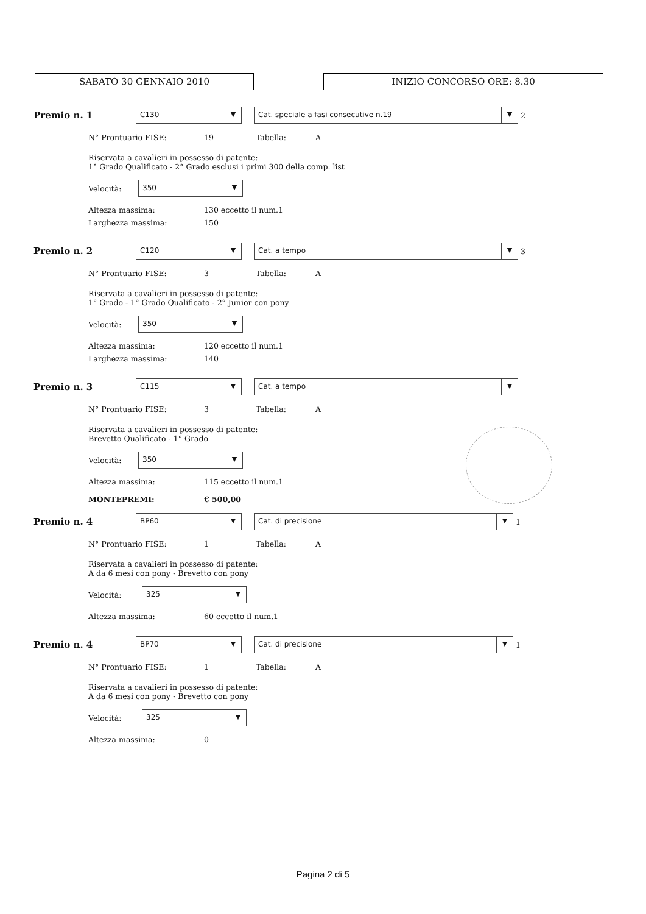SABATO 30 GENNAIO 2010 INIZIO CONCORSO ORE: 8.30
Premio n. 1
C130 ▼
Cat. speciale a fasi consecutive n.19 ▼
2
N° Prontuario FISE: 19 Tabella: A
Riservata a cavalieri in possesso di patente:
1° Grado Qualificato - 2° Grado esclusi i primi 300 della comp. list
Velocità:
350 ▼
Altezza massima: 130 eccetto il num.1
Larghezza massima: 150
Premio n. 2
C120 ▼
Cat. a tempo ▼
3
N° Prontuario FISE: 3 Tabella: A
Riservata a cavalieri in possesso di patente:
1° Grado - 1° Grado Qualificato - 2° Junior con pony
Velocità:
350 ▼
Altezza massima: 120 eccetto il num.1
Larghezza massima: 140
Premio n. 3
C115 ▼
Cat. a tempo ▼
N° Prontuario FISE: 3 Tabella: A
Riservata a cavalieri in possesso di patente:
Brevetto Qualificato - 1° Grado
Velocità:
350 ▼
Altezza massima: 115 eccetto il num.1
MONTEPREMI: € 500,00
Premio n. 4
BP60 ▼
Cat. di precisione ▼
1
N° Prontuario FISE: 1 Tabella: A
Riservata a cavalieri in possesso di patente:
A da 6 mesi con pony - Brevetto con pony
Velocità:
325 ▼
Altezza massima: 60 eccetto il num.1
Premio n. 4
BP70 ▼
Cat. di precisione ▼
1
N° Prontuario FISE: 1 Tabella: A
Riservata a cavalieri in possesso di patente:
A da 6 mesi con pony - Brevetto con pony
Velocità:
325 ▼
Altezza massima: 0
Pagina 2 di 5